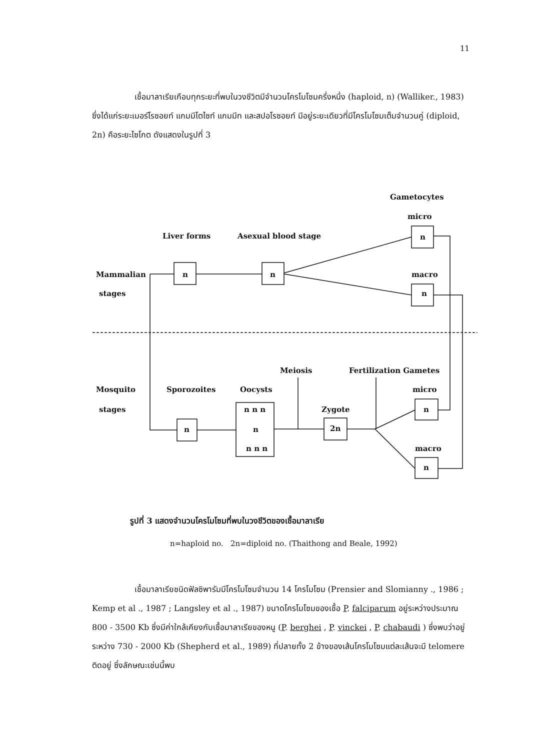11
เชื้อมาลาเรียเกือบทุกระยะที่พบในวงชีวิตมีจำนวนโครโมโซมครึ่งหนึ่ง (haploid, n) (Walliker., 1983) ซึ่งได้แก่ระยะเมอร์โรซอยท์ แกมมีโตไซท์ แกมมีท และสปอโรซอยท์ มีอยู่ระยะเดียวที่มีโครโมโซมเต็มจำนวนคู่ (diploid, 2n) คือระยะไซโกต ดังแสดงในรูปที่ 3
Gametocytes
micro
Liver forms Asexual blood stage n
Mammalian n n macro
stages n
Meiosis Fertilization Gametes
Mosquito Sporozoites Oocysts micro
stages n n n Zygote n
n n 2n
n n n macro
n
รูปที่ 3 แสดงจำนวนโครโมโซมที่พบในวงชีวิตของเชื้อมาลาเรีย
n=haploid no. 2n=diploid no. (Thaithong and Beale, 1992)
เชื้อมาลาเรียชนิดฟัลซิพารัมมีโครโมโซมจำนวน 14 โครโมโซม (Prensier and Slomianny ., 1986 ; Kemp et al ., 1987 ; Langsley et al ., 1987) ขนาดโครโมโซมของเชื้อ P. falciparum อยู่ระหว่างประมาณ 800 - 3500 Kb ซึ่งมีค่าใกล้เคียงกับเชื้อมาลาเรียของหนู (P. berghei , P. vinckei , P. chabaudi ) ซึ่งพบว่าอยู่ระหว่าง 730 - 2000 Kb (Shepherd et al., 1989) ที่ปลายทั้ง 2 ข้างของเส้นโครโมโซมแต่ละเส้นจะมี telomere ติดอยู่ ซึ่งลักษณะเช่นนี้พบ